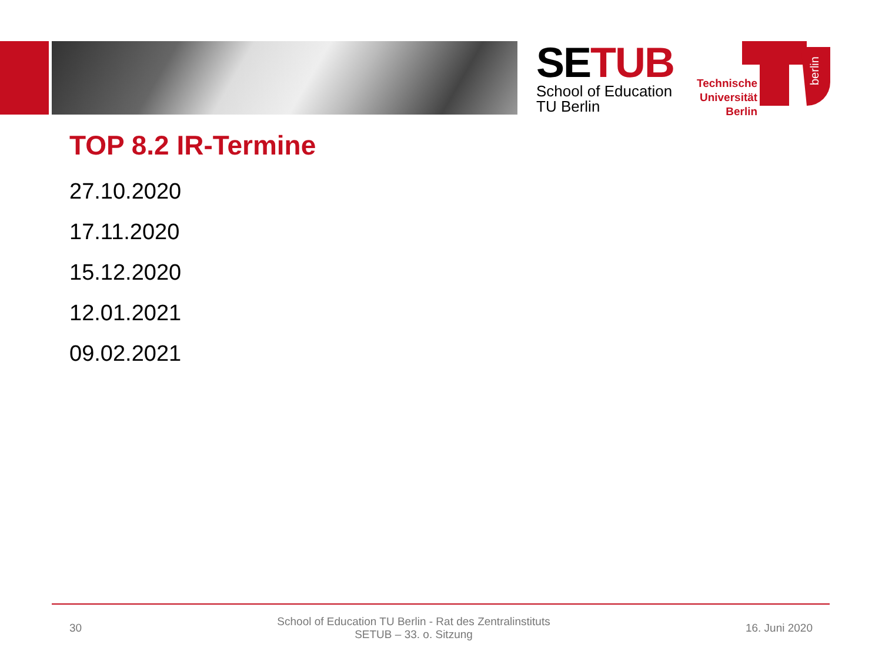SETUB
School of Education
TU Berlin
Technische
Universität
Berlin
berlin
TOP 8.2 IR-Termine
27.10.2020
17.11.2020
15.12.2020
12.01.2021
09.02.2021
30 School of Education TU Berlin - Rat des Zentralinstituts
SETUB – 33. o. Sitzung 16. Juni 2020